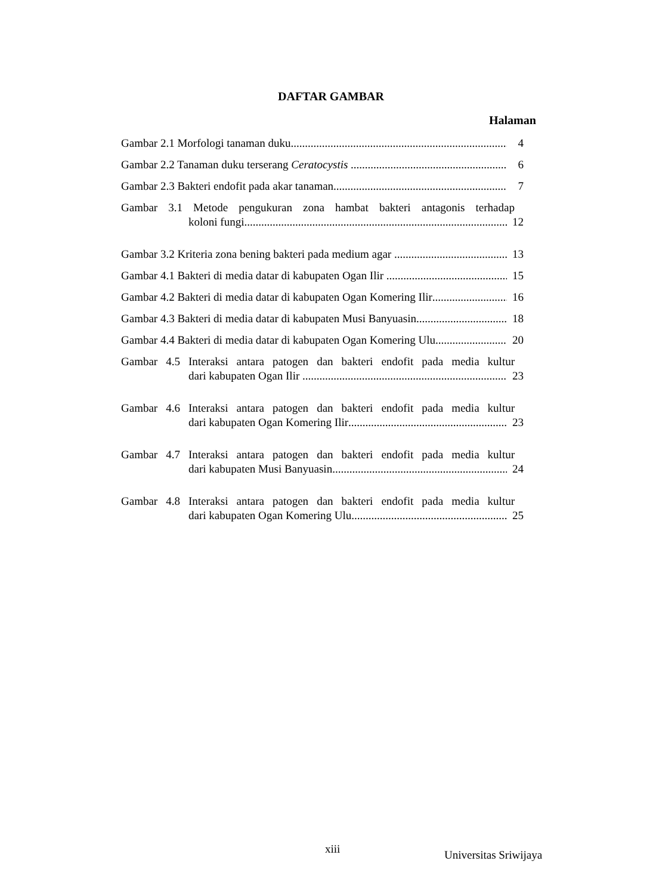DAFTAR GAMBAR
Halaman
Gambar 2.1 Morfologi tanaman duku 4
Gambar 2.2 Tanaman duku terserang Ceratocystis 6
Gambar 2.3 Bakteri endofit pada akar tanaman 7
Gambar 3.1 Metode pengukuran zona hambat bakteri antagonis terhadap
koloni fungi 12
Gambar 3.2 Kriteria zona bening bakteri pada medium agar 13
Gambar 4.1 Bakteri di media datar di kabupaten Ogan Ilir 15
Gambar 4.2 Bakteri di media datar di kabupaten Ogan Komering Ilir 16
Gambar 4.3 Bakteri di media datar di kabupaten Musi Banyuasin 18
Gambar 4.4 Bakteri di media datar di kabupaten Ogan Komering Ulu 20
Gambar 4.5 Interaksi antara patogen dan bakteri endofit pada media kultur
dari kabupaten Ogan Ilir 23
Gambar 4.6 Interaksi antara patogen dan bakteri endofit pada media kultur
dari kabupaten Ogan Komering Ilir 23
Gambar 4.7 Interaksi antara patogen dan bakteri endofit pada media kultur
dari kabupaten Musi Banyuasin 24
Gambar 4.8 Interaksi antara patogen dan bakteri endofit pada media kultur
dari kabupaten Ogan Komering Ulu 25
xiii Universitas Sriwijaya